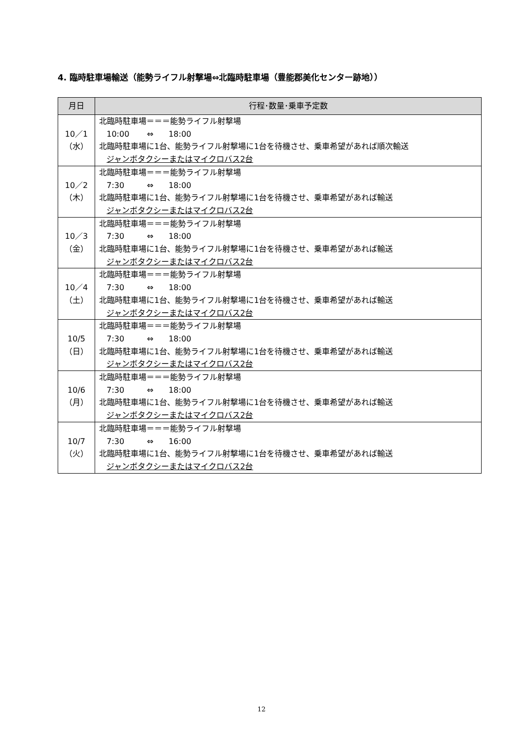4. 臨時駐車場輸送（能勢ライフル射撃場⇔北臨時駐車場（豊能郡美化センター跡地））
| 月日 | 行程･数量･乗車予定数 |
| --- | --- |
| 10／1 （水） | 北臨時駐車場＝＝＝能勢ライフル射撃場 10:00 ⇔ 18:00 北臨時駐車場に1台、能勢ライフル射撃場に1台を待機させ、乗車希望があれば順次輸送 ジャンボタクシーまたはマイクロバス2台 |
| 10／2 （木） | 北臨時駐車場＝＝＝能勢ライフル射撃場 7:30 ⇔ 18:00 北臨時駐車場に1台、能勢ライフル射撃場に1台を待機させ、乗車希望があれば輸送 ジャンボタクシーまたはマイクロバス2台 |
| 10／3 （金） | 北臨時駐車場＝＝＝能勢ライフル射撃場 7:30 ⇔ 18:00 北臨時駐車場に1台、能勢ライフル射撃場に1台を待機させ、乗車希望があれば輸送 ジャンボタクシーまたはマイクロバス2台 |
| 10／4 （土） | 北臨時駐車場＝＝＝能勢ライフル射撃場 7:30 ⇔ 18:00 北臨時駐車場に1台、能勢ライフル射撃場に1台を待機させ、乗車希望があれば輸送 ジャンボタクシーまたはマイクロバス2台 |
| 10/5 （日） | 北臨時駐車場＝＝＝能勢ライフル射撃場 7:30 ⇔ 18:00 北臨時駐車場に1台、能勢ライフル射撃場に1台を待機させ、乗車希望があれば輸送 ジャンボタクシーまたはマイクロバス2台 |
| 10/6 （月） | 北臨時駐車場＝＝＝能勢ライフル射撃場 7:30 ⇔ 18:00 北臨時駐車場に1台、能勢ライフル射撃場に1台を待機させ、乗車希望があれば輸送 ジャンボタクシーまたはマイクロバス2台 |
| 10/7 （火） | 北臨時駐車場＝＝＝能勢ライフル射撃場 7:30 ⇔ 16:00 北臨時駐車場に1台、能勢ライフル射撃場に1台を待機させ、乗車希望があれば輸送 ジャンボタクシーまたはマイクロバス2台 |
12